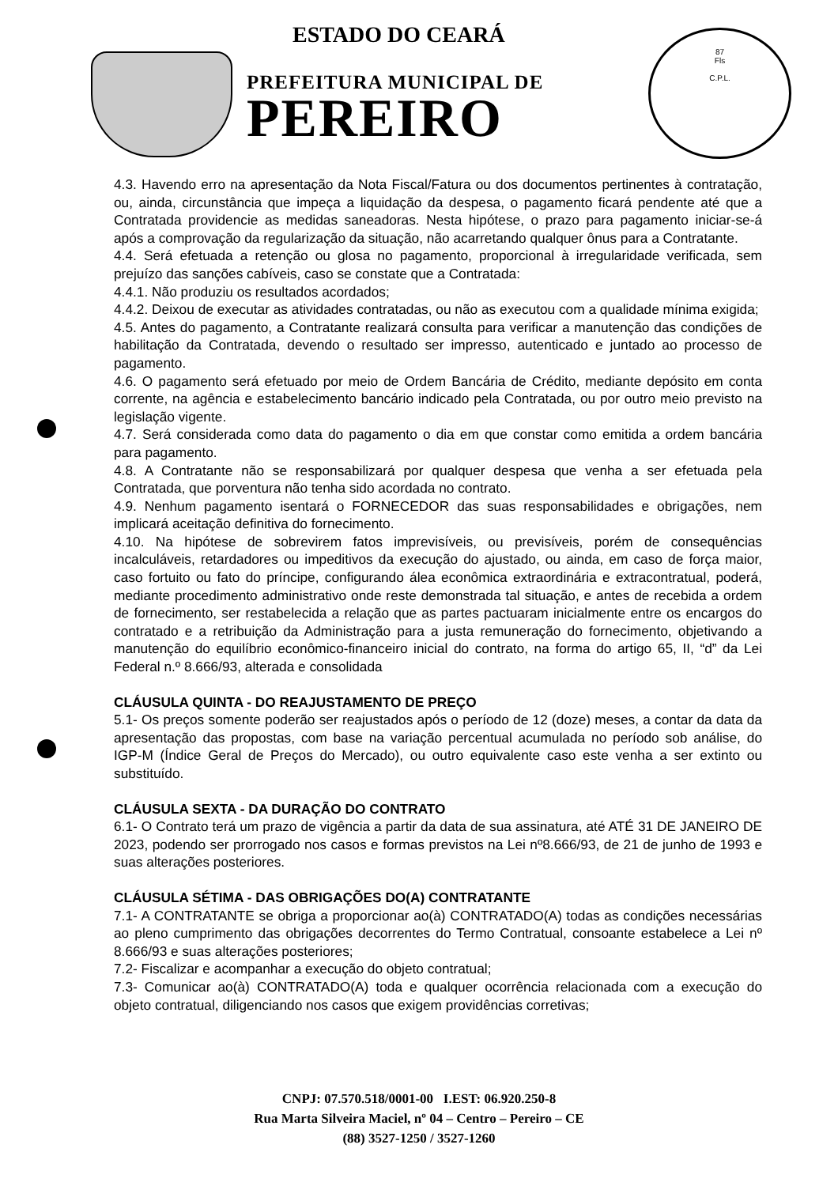ESTADO DO CEARÁ
PREFEITURA MUNICIPAL DE
PEREIRO
87
Fls
C.P.L.
4.3. Havendo erro na apresentação da Nota Fiscal/Fatura ou dos documentos pertinentes à contratação, ou, ainda, circunstância que impeça a liquidação da despesa, o pagamento ficará pendente até que a Contratada providencie as medidas saneadoras. Nesta hipótese, o prazo para pagamento iniciar-se-á após a comprovação da regularização da situação, não acarretando qualquer ônus para a Contratante.
4.4. Será efetuada a retenção ou glosa no pagamento, proporcional à irregularidade verificada, sem prejuízo das sanções cabíveis, caso se constate que a Contratada:
4.4.1. Não produziu os resultados acordados;
4.4.2. Deixou de executar as atividades contratadas, ou não as executou com a qualidade mínima exigida;
4.5. Antes do pagamento, a Contratante realizará consulta para verificar a manutenção das condições de habilitação da Contratada, devendo o resultado ser impresso, autenticado e juntado ao processo de pagamento.
4.6. O pagamento será efetuado por meio de Ordem Bancária de Crédito, mediante depósito em conta corrente, na agência e estabelecimento bancário indicado pela Contratada, ou por outro meio previsto na legislação vigente.
4.7. Será considerada como data do pagamento o dia em que constar como emitida a ordem bancária para pagamento.
4.8. A Contratante não se responsabilizará por qualquer despesa que venha a ser efetuada pela Contratada, que porventura não tenha sido acordada no contrato.
4.9. Nenhum pagamento isentará o FORNECEDOR das suas responsabilidades e obrigações, nem implicará aceitação definitiva do fornecimento.
4.10. Na hipótese de sobrevirem fatos imprevisíveis, ou previsíveis, porém de consequências incalculáveis, retardadores ou impeditivos da execução do ajustado, ou ainda, em caso de força maior, caso fortuito ou fato do príncipe, configurando álea econômica extraordinária e extracontratual, poderá, mediante procedimento administrativo onde reste demonstrada tal situação, e antes de recebida a ordem de fornecimento, ser restabelecida a relação que as partes pactuaram inicialmente entre os encargos do contratado e a retribuição da Administração para a justa remuneração do fornecimento, objetivando a manutenção do equilíbrio econômico-financeiro inicial do contrato, na forma do artigo 65, II, “d” da Lei Federal n.º 8.666/93, alterada e consolidada
CLÁUSULA QUINTA - DO REAJUSTAMENTO DE PREÇO
5.1- Os preços somente poderão ser reajustados após o período de 12 (doze) meses, a contar da data da apresentação das propostas, com base na variação percentual acumulada no período sob análise, do IGP-M (Índice Geral de Preços do Mercado), ou outro equivalente caso este venha a ser extinto ou substituído.
CLÁUSULA SEXTA - DA DURAÇÃO DO CONTRATO
6.1- O Contrato terá um prazo de vigência a partir da data de sua assinatura, até ATÉ 31 DE JANEIRO DE 2023, podendo ser prorrogado nos casos e formas previstos na Lei nº8.666/93, de 21 de junho de 1993 e suas alterações posteriores.
CLÁUSULA SÉTIMA - DAS OBRIGAÇÕES DO(A) CONTRATANTE
7.1- A CONTRATANTE se obriga a proporcionar ao(à) CONTRATADO(A) todas as condições necessárias ao pleno cumprimento das obrigações decorrentes do Termo Contratual, consoante estabelece a Lei nº 8.666/93 e suas alterações posteriores;
7.2- Fiscalizar e acompanhar a execução do objeto contratual;
7.3- Comunicar ao(à) CONTRATADO(A) toda e qualquer ocorrência relacionada com a execução do objeto contratual, diligenciando nos casos que exigem providências corretivas;
CNPJ: 07.570.518/0001-00 I.EST: 06.920.250-8
Rua Marta Silveira Maciel, nº 04 – Centro – Pereiro – CE
(88) 3527-1250 / 3527-1260